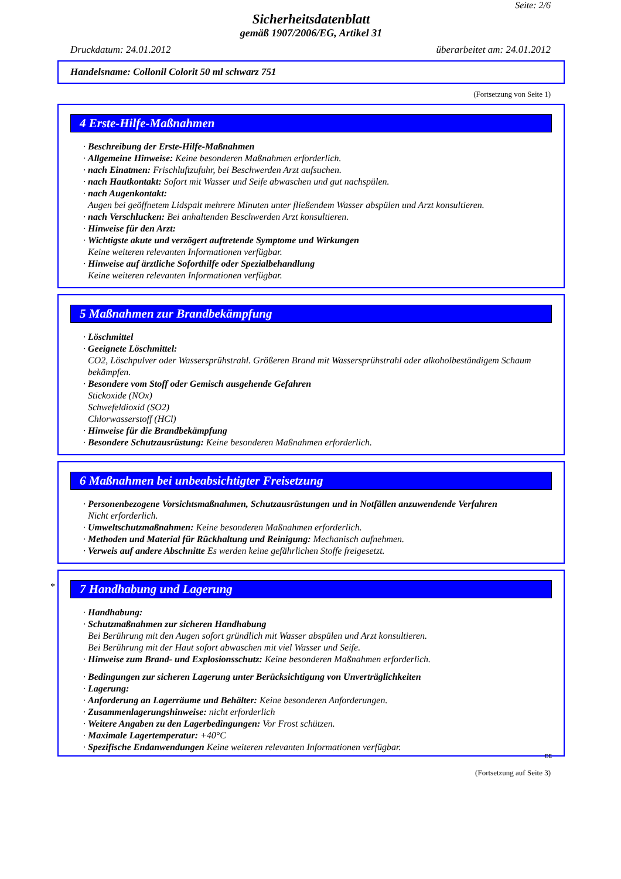Seite: 2/6
Sicherheitsdatenblatt
gemäß 1907/2006/EG, Artikel 31
Druckdatum: 24.01.2012 überarbeitet am: 24.01.2012
Handelsname: Collonil Colorit 50 ml schwarz 751
(Fortsetzung von Seite 1)
4 Erste-Hilfe-Maßnahmen
· Beschreibung der Erste-Hilfe-Maßnahmen
· Allgemeine Hinweise: Keine besonderen Maßnahmen erforderlich.
· nach Einatmen: Frischluftzufuhr, bei Beschwerden Arzt aufsuchen.
· nach Hautkontakt: Sofort mit Wasser und Seife abwaschen und gut nachspülen.
· nach Augenkontakt:
Augen bei geöffnetem Lidspalt mehrere Minuten unter fließendem Wasser abspülen und Arzt konsultieren.
· nach Verschlucken: Bei anhaltenden Beschwerden Arzt konsultieren.
· Hinweise für den Arzt:
· Wichtigste akute und verzögert auftretende Symptome und Wirkungen
Keine weiteren relevanten Informationen verfügbar.
· Hinweise auf ärztliche Soforthilfe oder Spezialbehandlung
Keine weiteren relevanten Informationen verfügbar.
5 Maßnahmen zur Brandbekämpfung
· Löschmittel
· Geeignete Löschmittel:
CO2, Löschpulver oder Wassersprühstrahl. Größeren Brand mit Wassersprühstrahl oder alkoholbeständigem Schaum bekämpfen.
· Besondere vom Stoff oder Gemisch ausgehende Gefahren
Stickoxide (NOx)
Schwefeldioxid (SO2)
Chlorwasserstoff (HCl)
· Hinweise für die Brandbekämpfung
· Besondere Schutzausrüstung: Keine besonderen Maßnahmen erforderlich.
6 Maßnahmen bei unbeabsichtigter Freisetzung
· Personenbezogene Vorsichtsmaßnahmen, Schutzausrüstungen und in Notfällen anzuwendende Verfahren
Nicht erforderlich.
· Umweltschutzmaßnahmen: Keine besonderen Maßnahmen erforderlich.
· Methoden und Material für Rückhaltung und Reinigung: Mechanisch aufnehmen.
· Verweis auf andere Abschnitte Es werden keine gefährlichen Stoffe freigesetzt.
*
7 Handhabung und Lagerung
· Handhabung:
· Schutzmaßnahmen zur sicheren Handhabung
Bei Berührung mit den Augen sofort gründlich mit Wasser abspülen und Arzt konsultieren.
Bei Berührung mit der Haut sofort abwaschen mit viel Wasser und Seife.
· Hinweise zum Brand- und Explosionsschutz: Keine besonderen Maßnahmen erforderlich.
· Bedingungen zur sicheren Lagerung unter Berücksichtigung von Unverträglichkeiten
· Lagerung:
· Anforderung an Lagerräume und Behälter: Keine besonderen Anforderungen.
· Zusammenlagerungshinweise: nicht erforderlich
· Weitere Angaben zu den Lagerbedingungen: Vor Frost schützen.
· Maximale Lagertemperatur: +40°C
· Spezifische Endanwendungen Keine weiteren relevanten Informationen verfügbar.
DE
(Fortsetzung auf Seite 3)